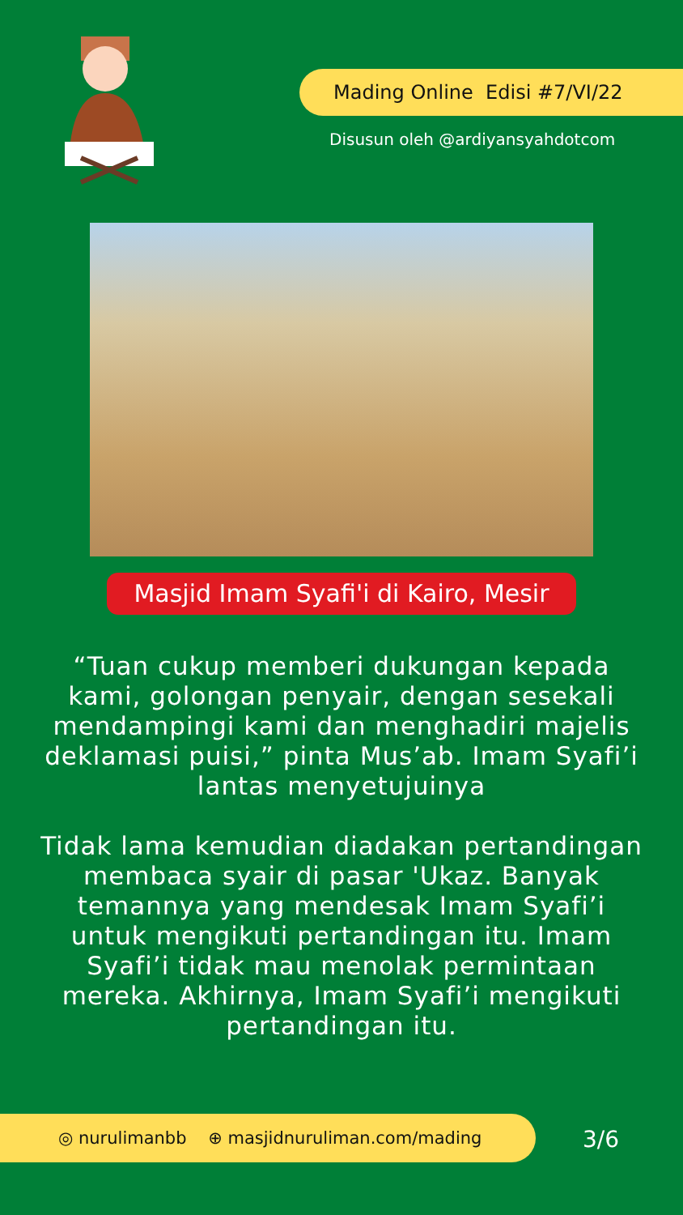Mading Online Edisi #7/VI/22
Disusun oleh @ardiyansyahdotcom
Masjid Imam Syafi'i di Kairo, Mesir
“Tuan cukup memberi dukungan kepada kami, golongan penyair, dengan sesekali mendampingi kami dan menghadiri majelis deklamasi puisi,” pinta Mus’ab. Imam Syafi’i lantas menyetujuinya
Tidak lama kemudian diadakan pertandingan membaca syair di pasar 'Ukaz. Banyak temannya yang mendesak Imam Syafi’i untuk mengikuti pertandingan itu. Imam Syafi’i tidak mau menolak permintaan mereka. Akhirnya, Imam Syafi’i mengikuti pertandingan itu.
◎ nurulimanbb ⊕ masjidnuruliman.com/mading
3/6